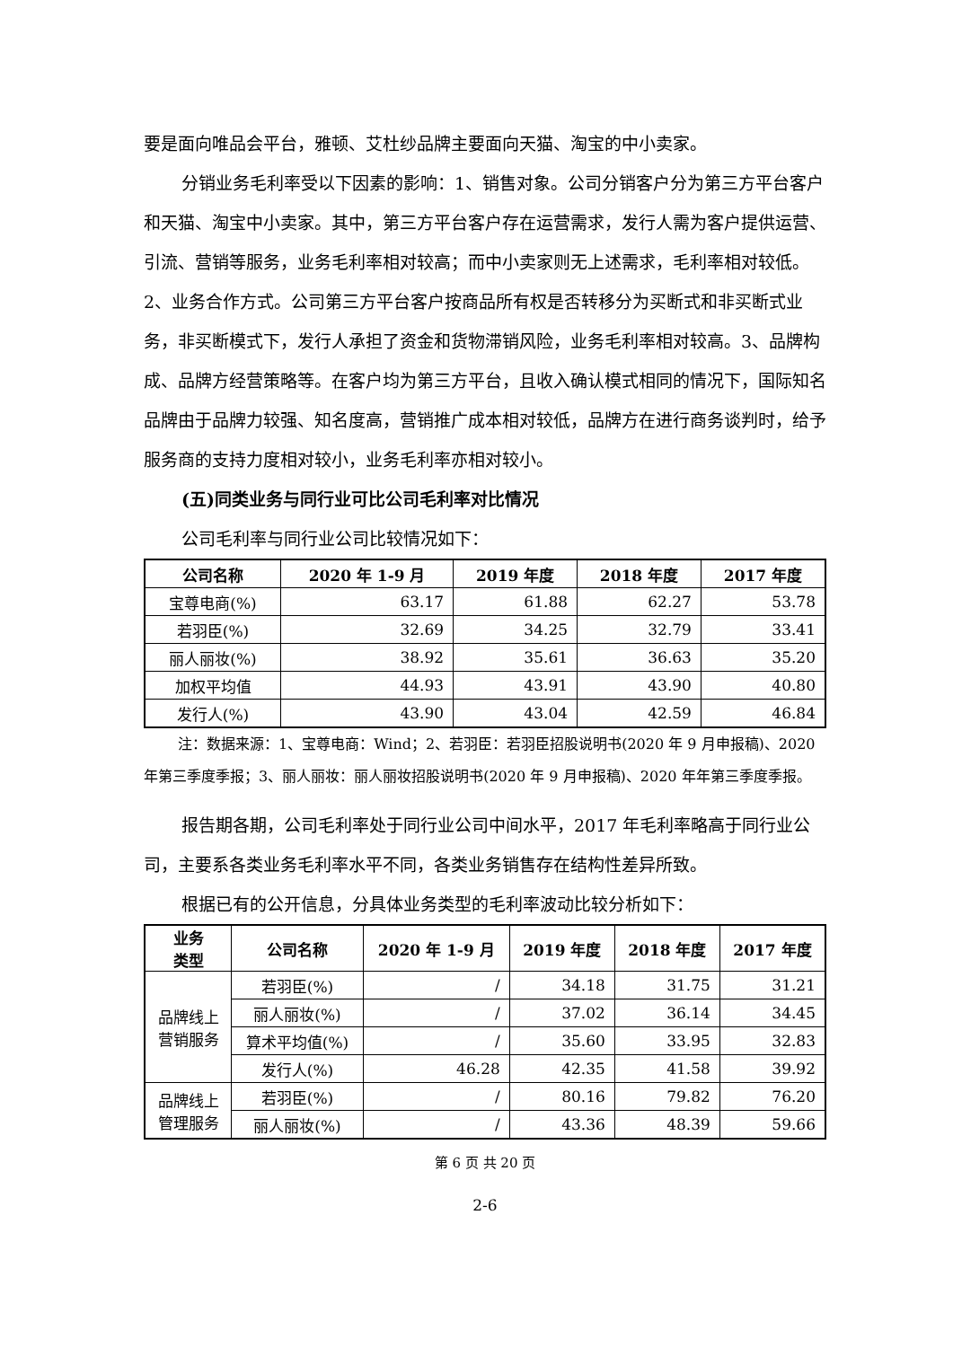要是面向唯品会平台，雅顿、艾杜纱品牌主要面向天猫、淘宝的中小卖家。
分销业务毛利率受以下因素的影响：1、销售对象。公司分销客户分为第三方平台客户和天猫、淘宝中小卖家。其中，第三方平台客户存在运营需求，发行人需为客户提供运营、引流、营销等服务，业务毛利率相对较高；而中小卖家则无上述需求，毛利率相对较低。2、业务合作方式。公司第三方平台客户按商品所有权是否转移分为买断式和非买断式业务，非买断模式下，发行人承担了资金和货物滞销风险，业务毛利率相对较高。3、品牌构成、品牌方经营策略等。在客户均为第三方平台，且收入确认模式相同的情况下，国际知名品牌由于品牌力较强、知名度高，营销推广成本相对较低，品牌方在进行商务谈判时，给予服务商的支持力度相对较小，业务毛利率亦相对较小。
(五)同类业务与同行业可比公司毛利率对比情况
公司毛利率与同行业公司比较情况如下：
| 公司名称 | 2020 年 1-9 月 | 2019 年度 | 2018 年度 | 2017 年度 |
| --- | --- | --- | --- | --- |
| 宝尊电商(%) | 63.17 | 61.88 | 62.27 | 53.78 |
| 若羽臣(%) | 32.69 | 34.25 | 32.79 | 33.41 |
| 丽人丽妆(%) | 38.92 | 35.61 | 36.63 | 35.20 |
| 加权平均值 | 44.93 | 43.91 | 43.90 | 40.80 |
| 发行人(%) | 43.90 | 43.04 | 42.59 | 46.84 |
注：数据来源：1、宝尊电商：Wind；2、若羽臣：若羽臣招股说明书(2020 年 9 月申报稿)、2020 年第三季度季报；3、丽人丽妆：丽人丽妆招股说明书(2020 年 9 月申报稿)、2020 年年第三季度季报。
报告期各期，公司毛利率处于同行业公司中间水平，2017 年毛利率略高于同行业公司，主要系各类业务毛利率水平不同，各类业务销售存在结构性差异所致。
根据已有的公开信息，分具体业务类型的毛利率波动比较分析如下：
| 业务 类型 | 公司名称 | 2020 年 1-9 月 | 2019 年度 | 2018 年度 | 2017 年度 |
| --- | --- | --- | --- | --- | --- |
| 品牌线上 营销服务 | 若羽臣(%) | / | 34.18 | 31.75 | 31.21 |
| | 丽人丽妆(%) | / | 37.02 | 36.14 | 34.45 |
| | 算术平均值(%) | / | 35.60 | 33.95 | 32.83 |
| | 发行人(%) | 46.28 | 42.35 | 41.58 | 39.92 |
| 品牌线上 管理服务 | 若羽臣(%) | / | 80.16 | 79.82 | 76.20 |
| | 丽人丽妆(%) | / | 43.36 | 48.39 | 59.66 |
第 6 页 共 20 页
2-6